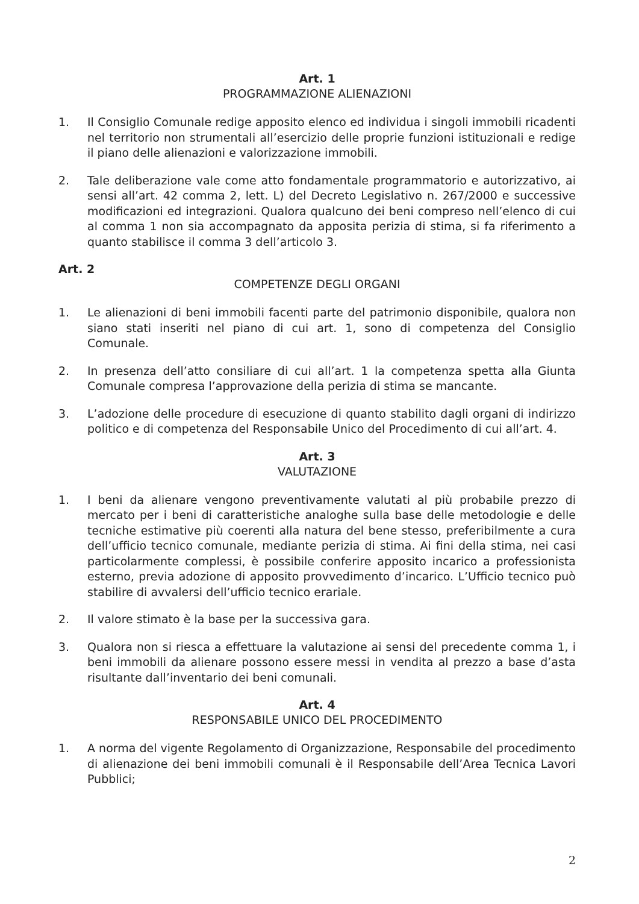Art. 1
PROGRAMMAZIONE ALIENAZIONI
1. Il Consiglio Comunale redige apposito elenco ed individua i singoli immobili ricadenti nel territorio non strumentali all’esercizio delle proprie funzioni istituzionali e redige il piano delle alienazioni e valorizzazione immobili.
2. Tale deliberazione vale come atto fondamentale programmatorio e autorizzativo, ai sensi all’art. 42 comma 2, lett. L) del Decreto Legislativo n. 267/2000 e successive modificazioni ed integrazioni. Qualora qualcuno dei beni compreso nell’elenco di cui al comma 1 non sia accompagnato da apposita perizia di stima, si fa riferimento a quanto stabilisce il comma 3 dell’articolo 3.
Art. 2
COMPETENZE DEGLI ORGANI
1. Le alienazioni di beni immobili facenti parte del patrimonio disponibile, qualora non siano stati inseriti nel piano di cui art. 1, sono di competenza del Consiglio Comunale.
2. In presenza dell’atto consiliare di cui all’art. 1 la competenza spetta alla Giunta Comunale compresa l’approvazione della perizia di stima se mancante.
3. L’adozione delle procedure di esecuzione di quanto stabilito dagli organi di indirizzo politico e di competenza del Responsabile Unico del Procedimento di cui all’art. 4.
Art. 3
VALUTAZIONE
1. I beni da alienare vengono preventivamente valutati al più probabile prezzo di mercato per i beni di caratteristiche analoghe sulla base delle metodologie e delle tecniche estimative più coerenti alla natura del bene stesso, preferibilmente a cura dell’ufficio tecnico comunale, mediante perizia di stima. Ai fini della stima, nei casi particolarmente complessi, è possibile conferire apposito incarico a professionista esterno, previa adozione di apposito provvedimento d’incarico. L’Ufficio tecnico può stabilire di avvalersi dell’ufficio tecnico erariale.
2. Il valore stimato è la base per la successiva gara.
3. Qualora non si riesca a effettuare la valutazione ai sensi del precedente comma 1, i beni immobili da alienare possono essere messi in vendita al prezzo a base d’asta risultante dall’inventario dei beni comunali.
Art. 4
RESPONSABILE UNICO DEL PROCEDIMENTO
1. A norma del vigente Regolamento di Organizzazione, Responsabile del procedimento di alienazione dei beni immobili comunali è il Responsabile dell’Area Tecnica Lavori Pubblici;
2